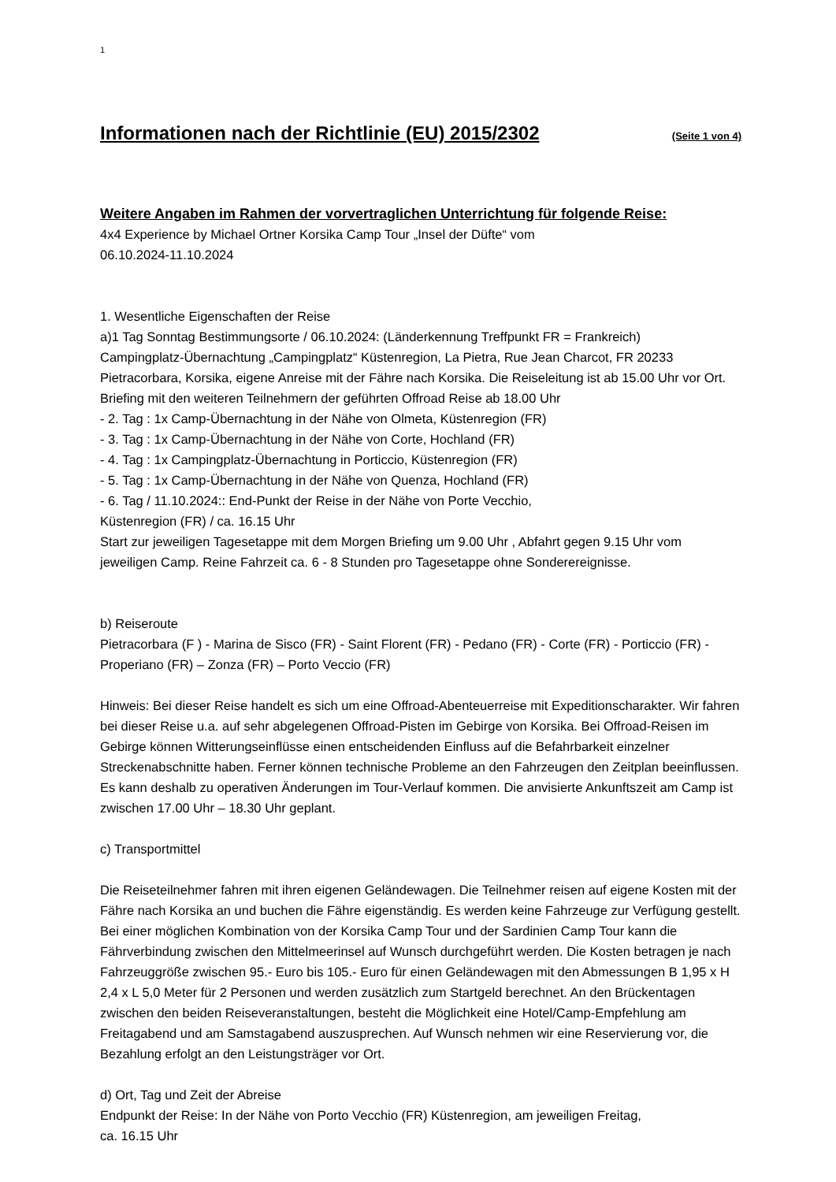1
Informationen nach der Richtlinie (EU) 2015/2302 (Seite 1 von 4)
Weitere Angaben im Rahmen der vorvertraglichen Unterrichtung für folgende Reise:
4x4 Experience by Michael Ortner Korsika Camp Tour „Insel der Düfte“ vom
06.10.2024-11.10.2024
1. Wesentliche Eigenschaften der Reise
a)1 Tag Sonntag Bestimmungsorte / 06.10.2024: (Länderkennung Treffpunkt FR = Frankreich)
Campingplatz-Übernachtung „Campingplatz“ Küstenregion, La Pietra, Rue Jean Charcot, FR 20233 Pietracorbara, Korsika, eigene Anreise mit der Fähre nach Korsika. Die Reiseleitung ist ab 15.00 Uhr vor Ort. Briefing mit den weiteren Teilnehmern der geführten Offroad Reise ab 18.00 Uhr
- 2. Tag : 1x Camp-Übernachtung in der Nähe von Olmeta, Küstenregion (FR)
- 3. Tag : 1x Camp-Übernachtung in der Nähe von Corte, Hochland (FR)
- 4. Tag : 1x Campingplatz-Übernachtung in Porticcio, Küstenregion (FR)
- 5. Tag : 1x Camp-Übernachtung in der Nähe von Quenza, Hochland (FR)
- 6. Tag / 11.10.2024:: End-Punkt der Reise in der Nähe von Porte Vecchio,
Küstenregion (FR) / ca. 16.15 Uhr
Start zur jeweiligen Tagesetappe mit dem Morgen Briefing um 9.00 Uhr , Abfahrt gegen 9.15 Uhr vom jeweiligen Camp. Reine Fahrzeit ca. 6 - 8 Stunden pro Tagesetappe ohne Sonderereignisse.
b) Reiseroute
Pietracorbara (F ) - Marina de Sisco (FR) - Saint Florent (FR) - Pedano (FR) - Corte (FR) - Porticcio (FR) -Properiano (FR) – Zonza (FR) – Porto Veccio (FR)
Hinweis: Bei dieser Reise handelt es sich um eine Offroad-Abenteuerreise mit Expeditionscharakter. Wir fahren bei dieser Reise u.a. auf sehr abgelegenen Offroad-Pisten im Gebirge von Korsika. Bei Offroad-Reisen im Gebirge können Witterungseinflüsse einen entscheidenden Einfluss auf die Befahrbarkeit einzelner Streckenabschnitte haben. Ferner können technische Probleme an den Fahrzeugen den Zeitplan beeinflussen. Es kann deshalb zu operativen Änderungen im Tour-Verlauf kommen. Die anvisierte Ankunftszeit am Camp ist zwischen 17.00 Uhr – 18.30 Uhr geplant.
c) Transportmittel
Die Reiseteilnehmer fahren mit ihren eigenen Geländewagen. Die Teilnehmer reisen auf eigene Kosten mit der Fähre nach Korsika an und buchen die Fähre eigenständig. Es werden keine Fahrzeuge zur Verfügung gestellt. Bei einer möglichen Kombination von der Korsika Camp Tour und der Sardinien Camp Tour kann die Fährverbindung zwischen den Mittelmeerinsel auf Wunsch durchgeführt werden. Die Kosten betragen je nach Fahrzeuggröße zwischen 95.- Euro bis 105.- Euro für einen Geländewagen mit den Abmessungen B 1,95 x H 2,4 x L 5,0 Meter für 2 Personen und werden zusätzlich zum Startgeld berechnet. An den Brückentagen zwischen den beiden Reiseveranstaltungen, besteht die Möglichkeit eine Hotel/Camp-Empfehlung am Freitagabend und am Samstagabend auszusprechen. Auf Wunsch nehmen wir eine Reservierung vor, die Bezahlung erfolgt an den Leistungsträger vor Ort.
d) Ort, Tag und Zeit der Abreise
Endpunkt der Reise: In der Nähe von Porto Vecchio (FR) Küstenregion, am jeweiligen Freitag,
ca. 16.15 Uhr